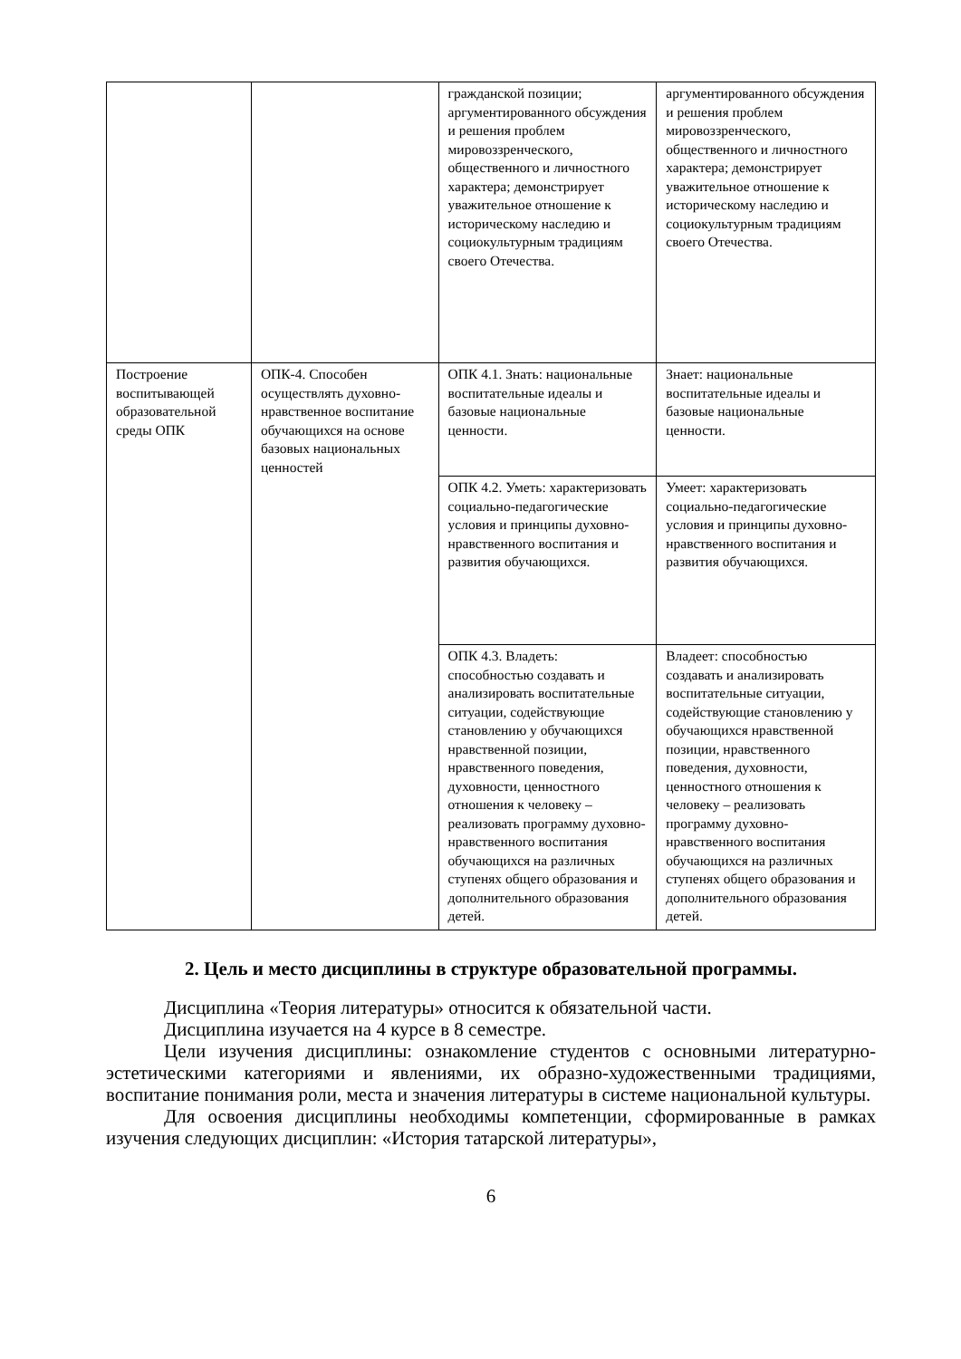| | | гражданской позиции; аргументированного обсуждения и решения проблем мировоззренческого, общественного и личностного характера; демонстрирует уважительное отношение к историческому наследию и социокультурным традициям своего Отечества. | аргументированного обсуждения и решения проблем мировоззренческого, общественного и личностного характера; демонстрирует уважительное отношение к историческому наследию и социокультурным традициям своего Отечества. |
| Построение воспитывающей образовательной среды ОПК | ОПК-4. Способен осуществлять духовно-нравственное воспитание обучающихся на основе базовых национальных ценностей | ОПК 4.1. Знать: национальные воспитательные идеалы и базовые национальные ценности. | Знает: национальные воспитательные идеалы и базовые национальные ценности. |
| | | ОПК 4.2. Уметь: характеризовать социально-педагогические условия и принципы духовно-нравственного воспитания и развития обучающихся. | Умеет: характеризовать социально-педагогические условия и принципы духовно-нравственного воспитания и развития обучающихся. |
| | | ОПК 4.3. Владеть: способностью создавать и анализировать воспитательные ситуации, содействующие становлению у обучающихся нравственной позиции, нравственного поведения, духовности, ценностного отношения к человеку – реализовать программу духовно- нравственного воспитания обучающихся на различных ступенях общего образования и дополнительного образования детей. | Владеет: способностью создавать и анализировать воспитательные ситуации, содействующие становлению у обучающихся нравственной позиции, нравственного поведения, духовности, ценностного отношения к человеку – реализовать программу духовно-нравственного воспитания обучающихся на различных ступенях общего образования и дополнительного образования детей. |
2. Цель и место дисциплины в структуре образовательной программы.
Дисциплина «Теория литературы» относится к обязательной части.
Дисциплина изучается на 4 курсе в 8 семестре.
Цели изучения дисциплины: ознакомление студентов с основными литературно-эстетическими категориями и явлениями, их образно-художественными традициями, воспитание понимания роли, места и значения литературы в системе национальной культуры.
Для освоения дисциплины необходимы компетенции, сформированные в рамках изучения следующих дисциплин: «История татарской литературы»,
6